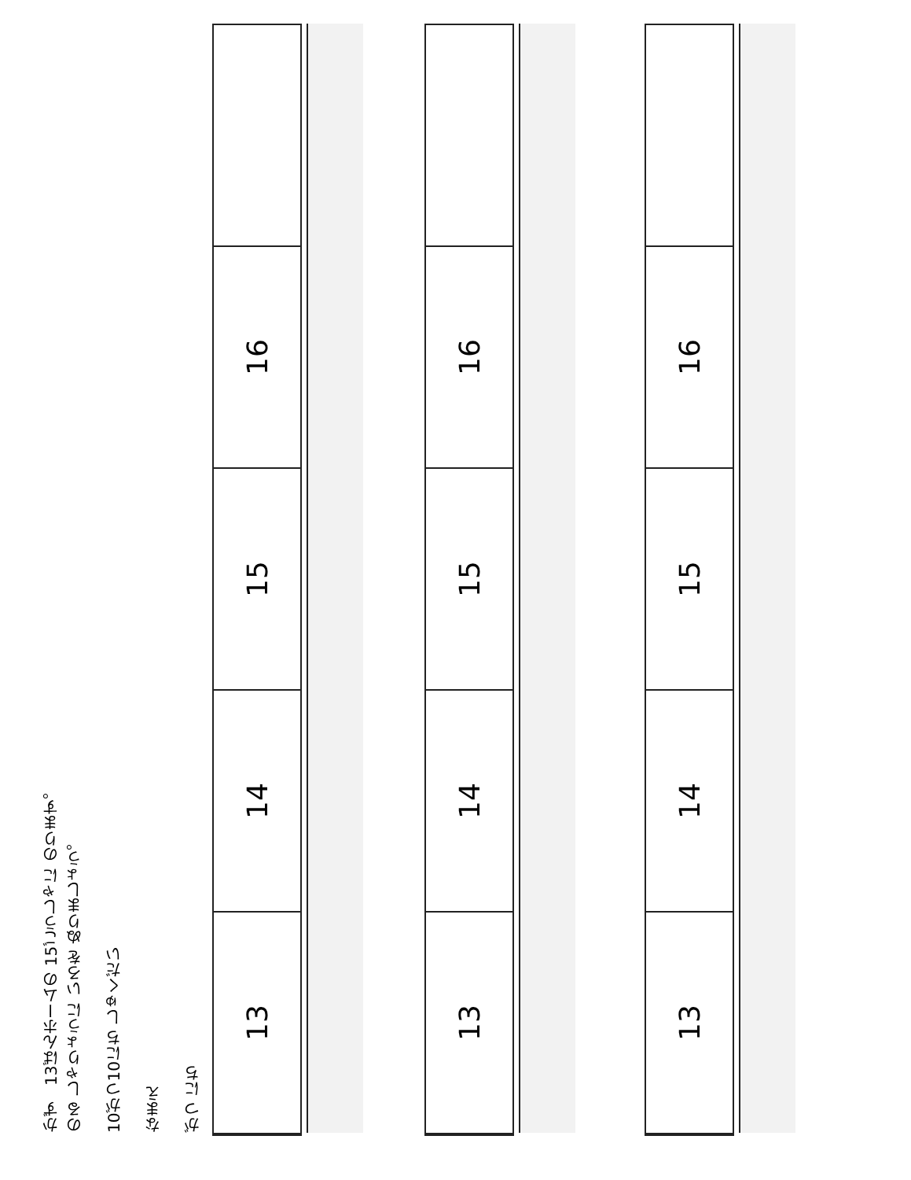かず　13ばんホームの 15ごうしゃに のります。
のる しゃりょうに いろを ぬりましょう。
10がつ10にち しゅくだい
なまえ
がつ にち
13
14
15
16
13
14
15
16
13
14
15
16